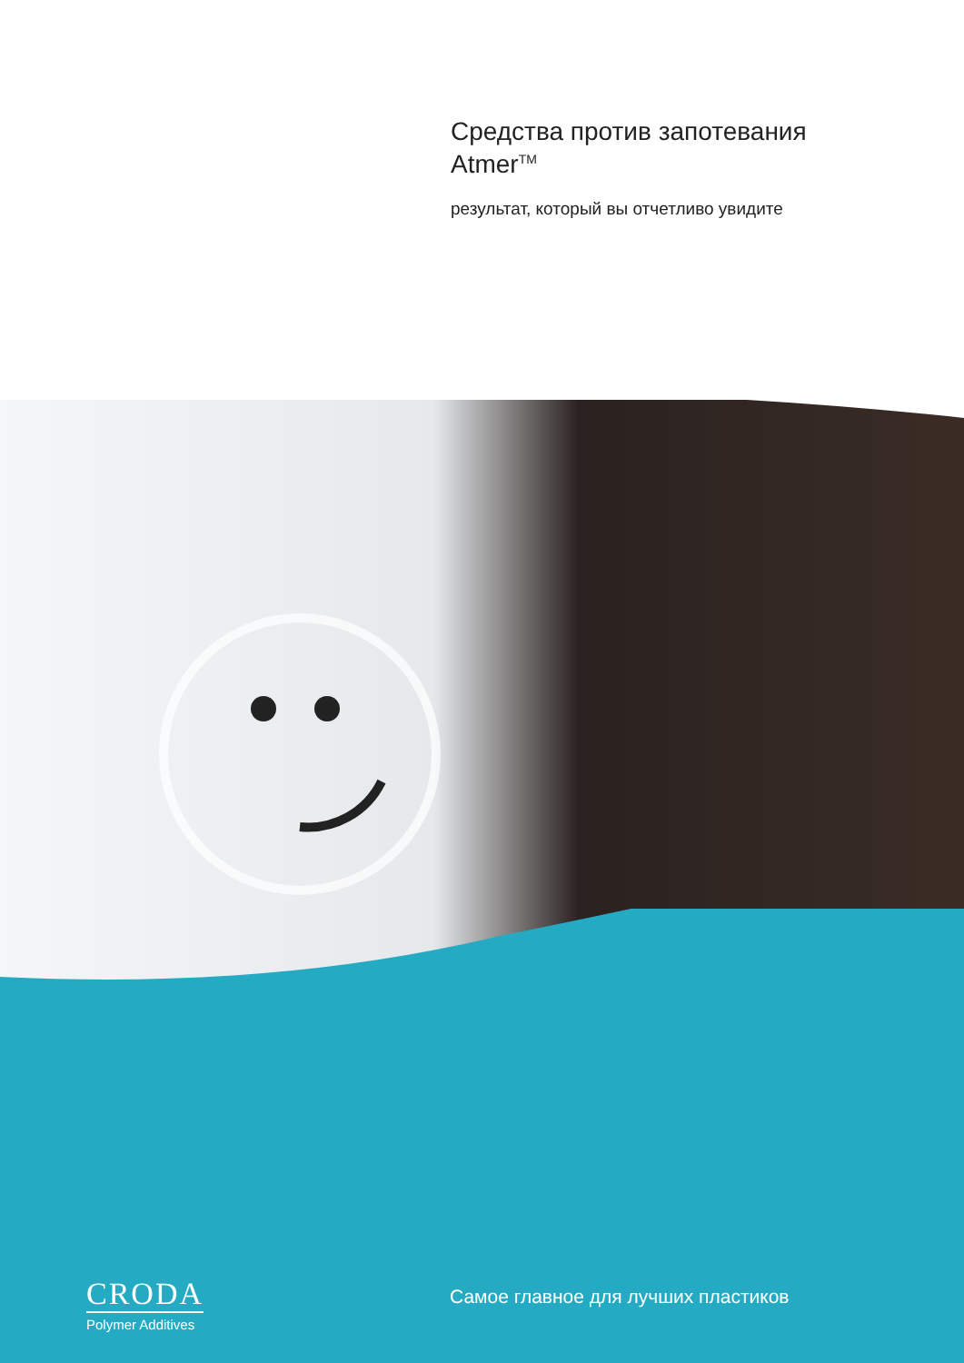Средства против запотевания Atmer<sup>TM</sup>
результат, который вы отчетливо увидите
CRODA
Polymer Additives
Самое главное для лучших пластиков